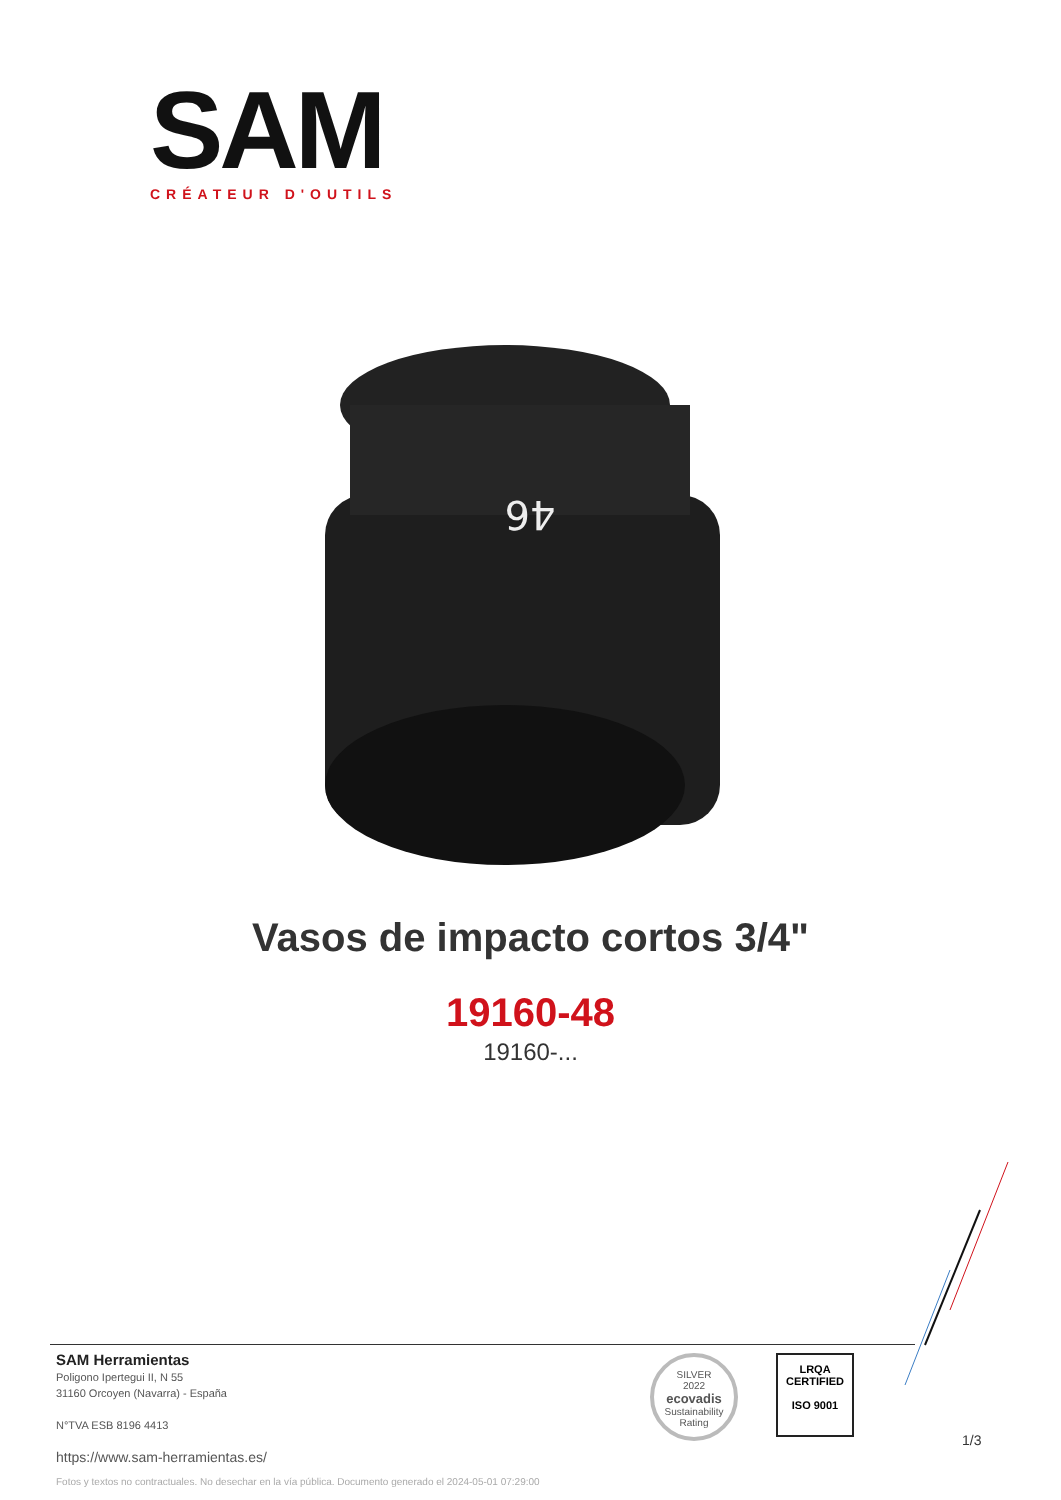SAM
CRÉATEUR D'OUTILS
46
Vasos de impacto cortos 3/4"
19160-48
19160-...
SAM Herramientas
Poligono Ipertegui II, N 55
31160 Orcoyen (Navarra) - España
N°TVA ESB 8196 4413
https://www.sam-herramientas.es/
SILVER
2022
ecovadis
Sustainability Rating
LRQA
CERTIFIED
ISO 9001
1/3
Fotos y textos no contractuales. No desechar en la vía pública. Documento generado el 2024-05-01 07:29:00